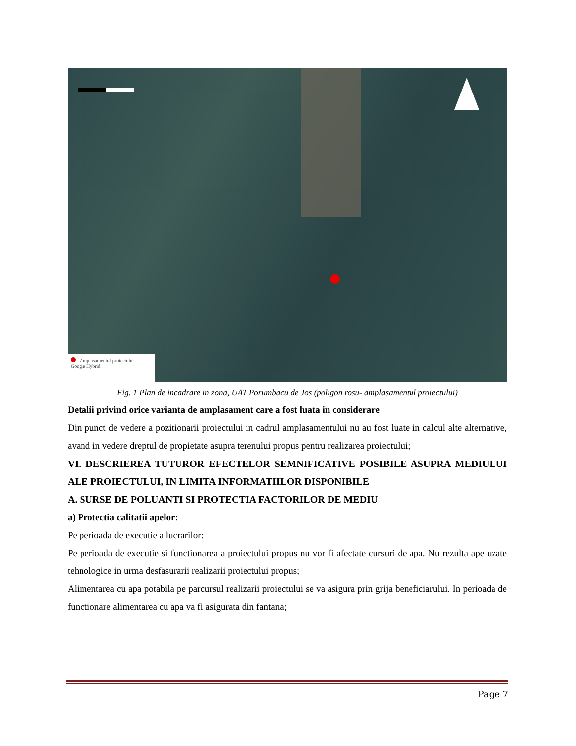Amplasamentul proiectului
Google Hybrid
Fig. 1 Plan de incadrare in zona, UAT Porumbacu de Jos (poligon rosu- amplasamentul proiectului)
Detalii privind orice varianta de amplasament care a fost luata in considerare
Din punct de vedere a pozitionarii proiectului in cadrul amplasamentului nu au fost luate in calcul alte alternative, avand in vedere dreptul de propietate asupra terenului propus pentru realizarea proiectului;
VI. DESCRIEREA TUTUROR EFECTELOR SEMNIFICATIVE POSIBILE ASUPRA MEDIULUI ALE PROIECTULUI, IN LIMITA INFORMATIILOR DISPONIBILE
A. SURSE DE POLUANTI SI PROTECTIA FACTORILOR DE MEDIU
a) Protectia calitatii apelor:
Pe perioada de executie a lucrarilor:
Pe perioada de executie si functionarea a proiectului propus nu vor fi afectate cursuri de apa. Nu rezulta ape uzate tehnologice in urma desfasurarii realizarii proiectului propus;
Alimentarea cu apa potabila pe parcursul realizarii proiectului se va asigura prin grija beneficiarului. In perioada de functionare alimentarea cu apa va fi asigurata din fantana;
Page 7